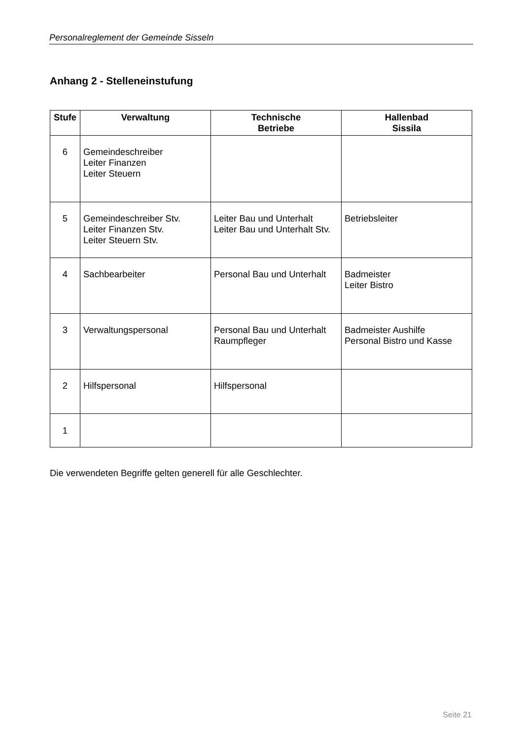Personalreglement der Gemeinde Sisseln
Anhang 2 - Stelleneinstufung
| Stufe | Verwaltung | Technische Betriebe | Hallenbad Sissila |
| --- | --- | --- | --- |
| 6 | Gemeindeschreiber Leiter Finanzen Leiter Steuern | | |
| 5 | Gemeindeschreiber Stv. Leiter Finanzen Stv. Leiter Steuern Stv. | Leiter Bau und Unterhalt Leiter Bau und Unterhalt Stv. | Betriebsleiter |
| 4 | Sachbearbeiter | Personal Bau und Unterhalt | Badmeister Leiter Bistro |
| 3 | Verwaltungspersonal | Personal Bau und Unterhalt Raumpfleger | Badmeister Aushilfe Personal Bistro und Kasse |
| 2 | Hilfspersonal | Hilfspersonal | |
| 1 | | | |
Die verwendeten Begriffe gelten generell für alle Geschlechter.
Seite 21